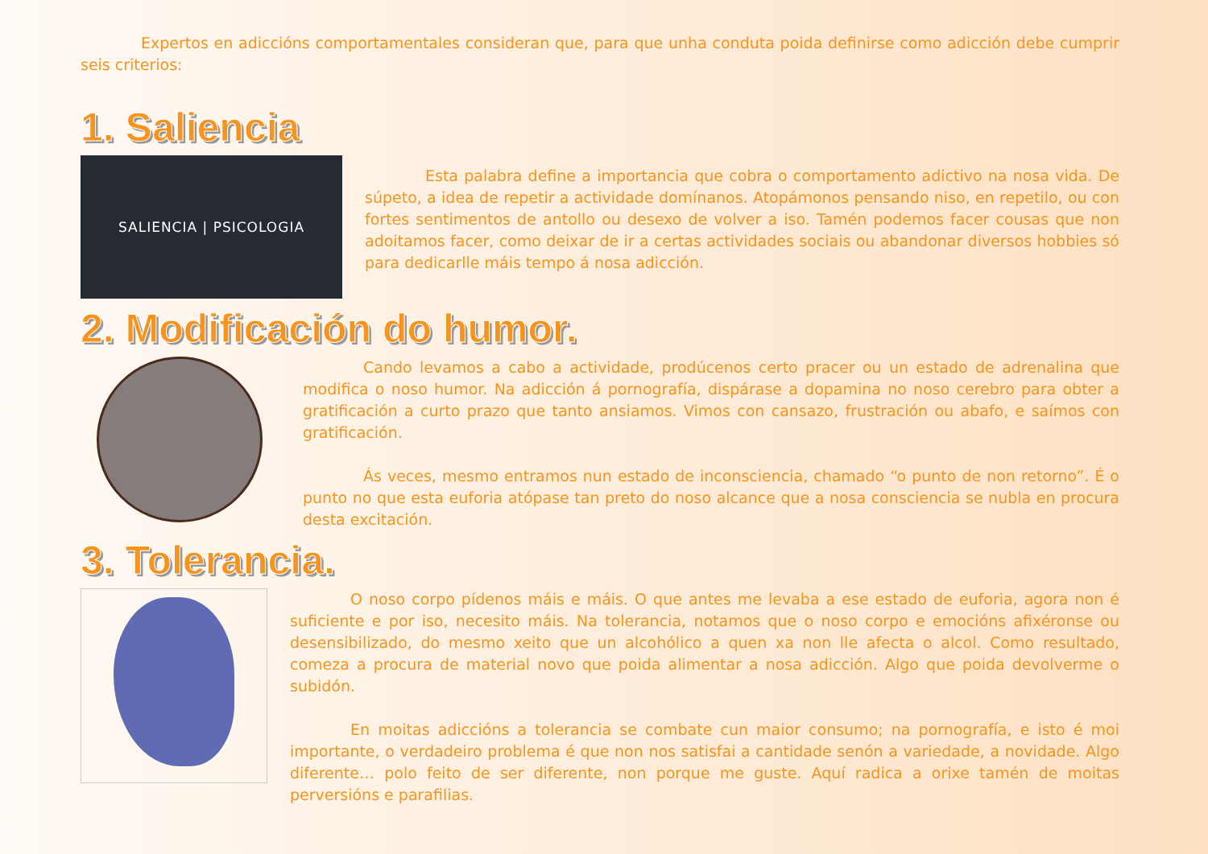Expertos en adiccións comportamentales consideran que, para que unha conduta poida definirse como adicción debe cumprir seis criterios:
1. Saliencia
SALIENCIA | PSICOLOGIA
Esta palabra define a importancia que cobra o comportamento adictivo na nosa vida. De súpeto, a idea de repetir a actividade domínanos. Atopámonos pensando niso, en repetilo, ou con fortes sentimentos de antollo ou desexo de volver a iso. Tamén podemos facer cousas que non adoitamos facer, como deixar de ir a certas actividades sociais ou abandonar diversos hobbies só para dedicarlle máis tempo á nosa adicción.
2. Modificación do humor.
Cando levamos a cabo a actividade, prodúcenos certo pracer ou un estado de adrenalina que modifica o noso humor. Na adicción á pornografía, dispárase a dopamina no noso cerebro para obter a gratificación a curto prazo que tanto ansiamos. Vimos con cansazo, frustración ou abafo, e saímos con gratificación.
Ás veces, mesmo entramos nun estado de inconsciencia, chamado “o punto de non retorno”. É o punto no que esta euforia atópase tan preto do noso alcance que a nosa consciencia se nubla en procura desta excitación.
3. Tolerancia.
O noso corpo pídenos máis e máis. O que antes me levaba a ese estado de euforia, agora non é suficiente e por iso, necesito máis. Na tolerancia, notamos que o noso corpo e emocións afixéronse ou desensibilizado, do mesmo xeito que un alcohólico a quen xa non lle afecta o alcol. Como resultado, comeza a procura de material novo que poida alimentar a nosa adicción. Algo que poida devolverme o subidón.
En moitas adiccións a tolerancia se combate cun maior consumo; na pornografía, e isto é moi importante, o verdadeiro problema é que non nos satisfai a cantidade senón a variedade, a novidade. Algo diferente… polo feito de ser diferente, non porque me guste. Aquí radica a orixe tamén de moitas perversións e parafilias.